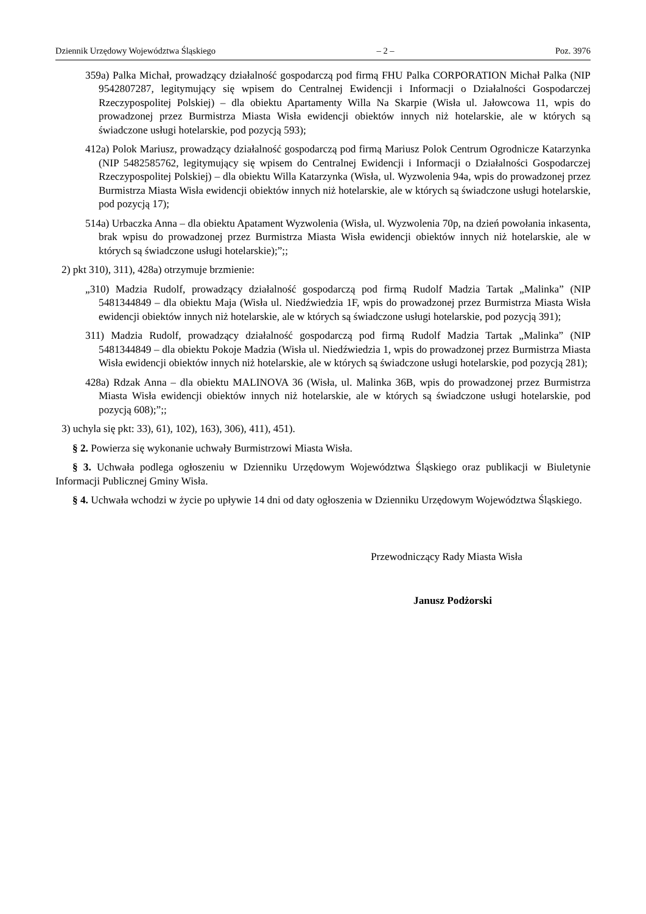Dziennik Urzędowy Województwa Śląskiego – 2 – Poz. 3976
359a) Palka Michał, prowadzący działalność gospodarczą pod firmą FHU Palka CORPORATION Michał Palka (NIP 9542807287, legitymujący się wpisem do Centralnej Ewidencji i Informacji o Działalności Gospodarczej Rzeczypospolitej Polskiej) – dla obiektu Apartamenty Willa Na Skarpie (Wisła ul. Jałowcowa 11, wpis do prowadzonej przez Burmistrza Miasta Wisła ewidencji obiektów innych niż hotelarskie, ale w których są świadczone usługi hotelarskie, pod pozycją 593);
412a) Polok Mariusz, prowadzący działalność gospodarczą pod firmą Mariusz Polok Centrum Ogrodnicze Katarzynka (NIP 5482585762, legitymujący się wpisem do Centralnej Ewidencji i Informacji o Działalności Gospodarczej Rzeczypospolitej Polskiej) – dla obiektu Willa Katarzynka (Wisła, ul. Wyzwolenia 94a, wpis do prowadzonej przez Burmistrza Miasta Wisła ewidencji obiektów innych niż hotelarskie, ale w których są świadczone usługi hotelarskie, pod pozycją 17);
514a) Urbaczka Anna – dla obiektu Apatament Wyzwolenia (Wisła, ul. Wyzwolenia 70p, na dzień powołania inkasenta, brak wpisu do prowadzonej przez Burmistrza Miasta Wisła ewidencji obiektów innych niż hotelarskie, ale w których są świadczone usługi hotelarskie);”;;
2) pkt 310), 311), 428a) otrzymuje brzmienie:
„310) Madzia Rudolf, prowadzący działalność gospodarczą pod firmą Rudolf Madzia Tartak „Malinka” (NIP 5481344849 – dla obiektu Maja (Wisła ul. Niedźwiedzia 1F, wpis do prowadzonej przez Burmistrza Miasta Wisła ewidencji obiektów innych niż hotelarskie, ale w których są świadczone usługi hotelarskie, pod pozycją 391);
311) Madzia Rudolf, prowadzący działalność gospodarczą pod firmą Rudolf Madzia Tartak „Malinka” (NIP 5481344849 – dla obiektu Pokoje Madzia (Wisła ul. Niedźwiedzia 1, wpis do prowadzonej przez Burmistrza Miasta Wisła ewidencji obiektów innych niż hotelarskie, ale w których są świadczone usługi hotelarskie, pod pozycją 281);
428a) Rdzak Anna – dla obiektu MALINOVA 36 (Wisła, ul. Malinka 36B, wpis do prowadzonej przez Burmistrza Miasta Wisła ewidencji obiektów innych niż hotelarskie, ale w których są świadczone usługi hotelarskie, pod pozycją 608);”;;
3) uchyla się pkt: 33), 61), 102), 163), 306), 411), 451).
§ 2. Powierza się wykonanie uchwały Burmistrzowi Miasta Wisła.
§ 3. Uchwała podlega ogłoszeniu w Dzienniku Urzędowym Województwa Śląskiego oraz publikacji w Biuletynie Informacji Publicznej Gminy Wisła.
§ 4. Uchwała wchodzi w życie po upływie 14 dni od daty ogłoszenia w Dzienniku Urzędowym Województwa Śląskiego.
Przewodniczący Rady Miasta Wisła
Janusz Podżorski